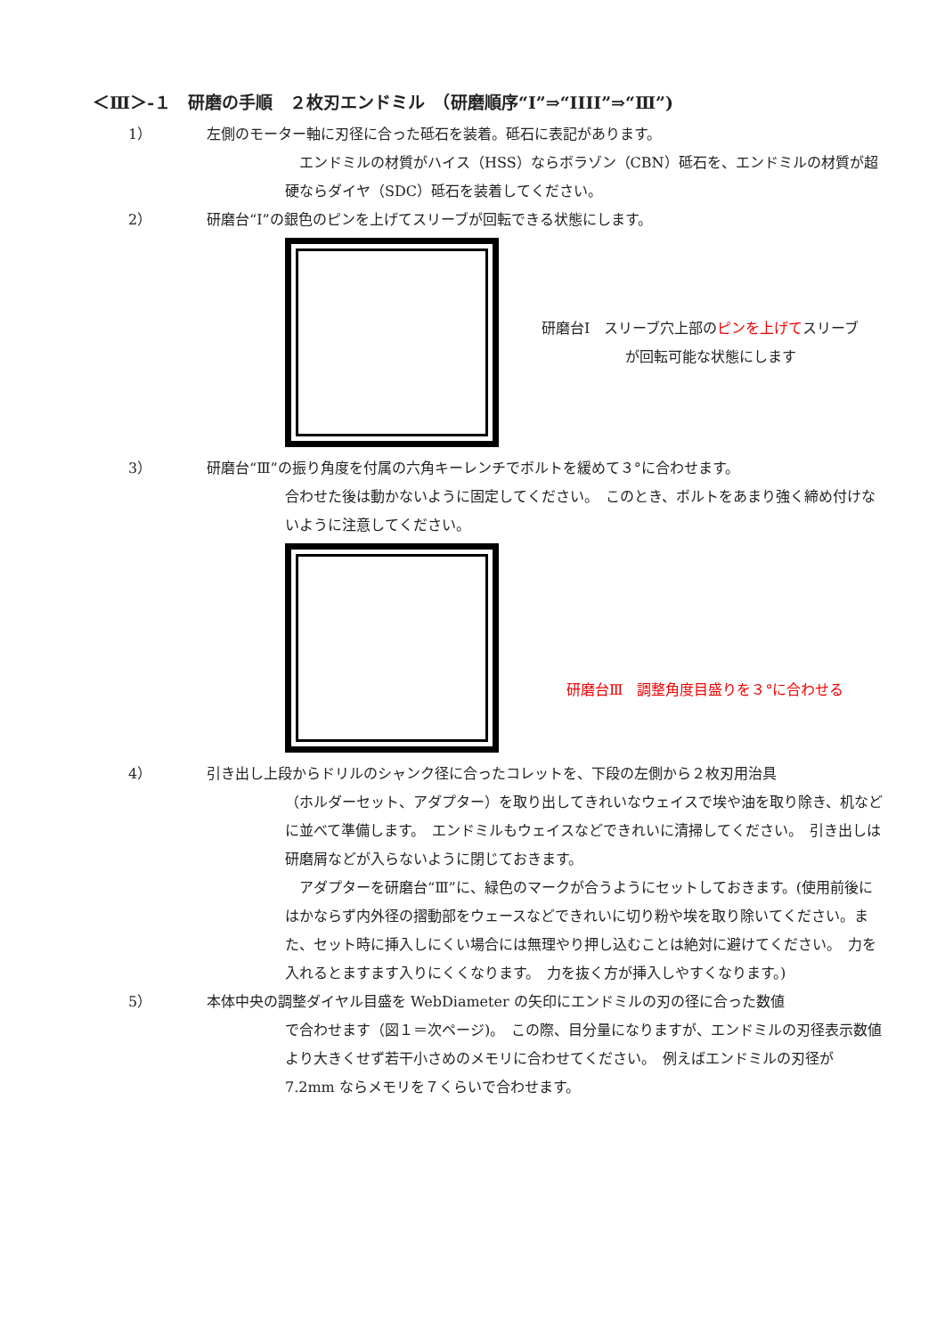＜Ⅲ＞-１　研磨の手順　２枚刃エンドミル　（研磨順序“Ⅰ”⇒“IIII”⇒“Ⅲ”)
1） 　左側のモーター軸に刃径に合った砥石を装着。砥石に表記があります。
　エンドミルの材質がハイス（HSS）ならボラゾン（CBN）砥石を、エンドミルの材質が超硬ならダイヤ（SDC）砥石を装着してください。
2） 　研磨台“Ⅰ”の銀色のピンを上げてスリーブが回転できる状態にします。
研磨台Ⅰ　スリーブ穴上部のピンを上げてスリーブ
が回転可能な状態にします
3） 　研磨台“Ⅲ”の振り角度を付属の六角キーレンチでボルトを緩めて３°に合わせます。
合わせた後は動かないように固定してください。　このとき、ボルトをあまり強く締め付けないように注意してください。
研磨台Ⅲ　調整角度目盛りを３°に合わせる
4） 　引き出し上段からドリルのシャンク径に合ったコレットを、下段の左側から２枚刃用治具
（ホルダーセット、アダプター）を取り出してきれいなウェイスで埃や油を取り除き、机などに並べて準備します。　エンドミルもウェイスなどできれいに清掃してください。　引き出しは研磨屑などが入らないように閉じておきます。
　アダプターを研磨台“Ⅲ”に、緑色のマークが合うようにセットしておきます。(使用前後にはかならず内外径の摺動部をウェースなどできれいに切り粉や埃を取り除いてください。また、セット時に挿入しにくい場合には無理やり押し込むことは絶対に避けてください。　力を入れるとますます入りにくくなります。　力を抜く方が挿入しやすくなります。)
5） 　本体中央の調整ダイヤル目盛を WebDiameter の矢印にエンドミルの刃の径に合った数値
で合わせます（図１＝次ページ)。　この際、目分量になりますが、エンドミルの刃径表示数値より大きくせず若干小さめのメモリに合わせてください。　例えばエンドミルの刃径が 7.2mm ならメモリを７くらいで合わせます。